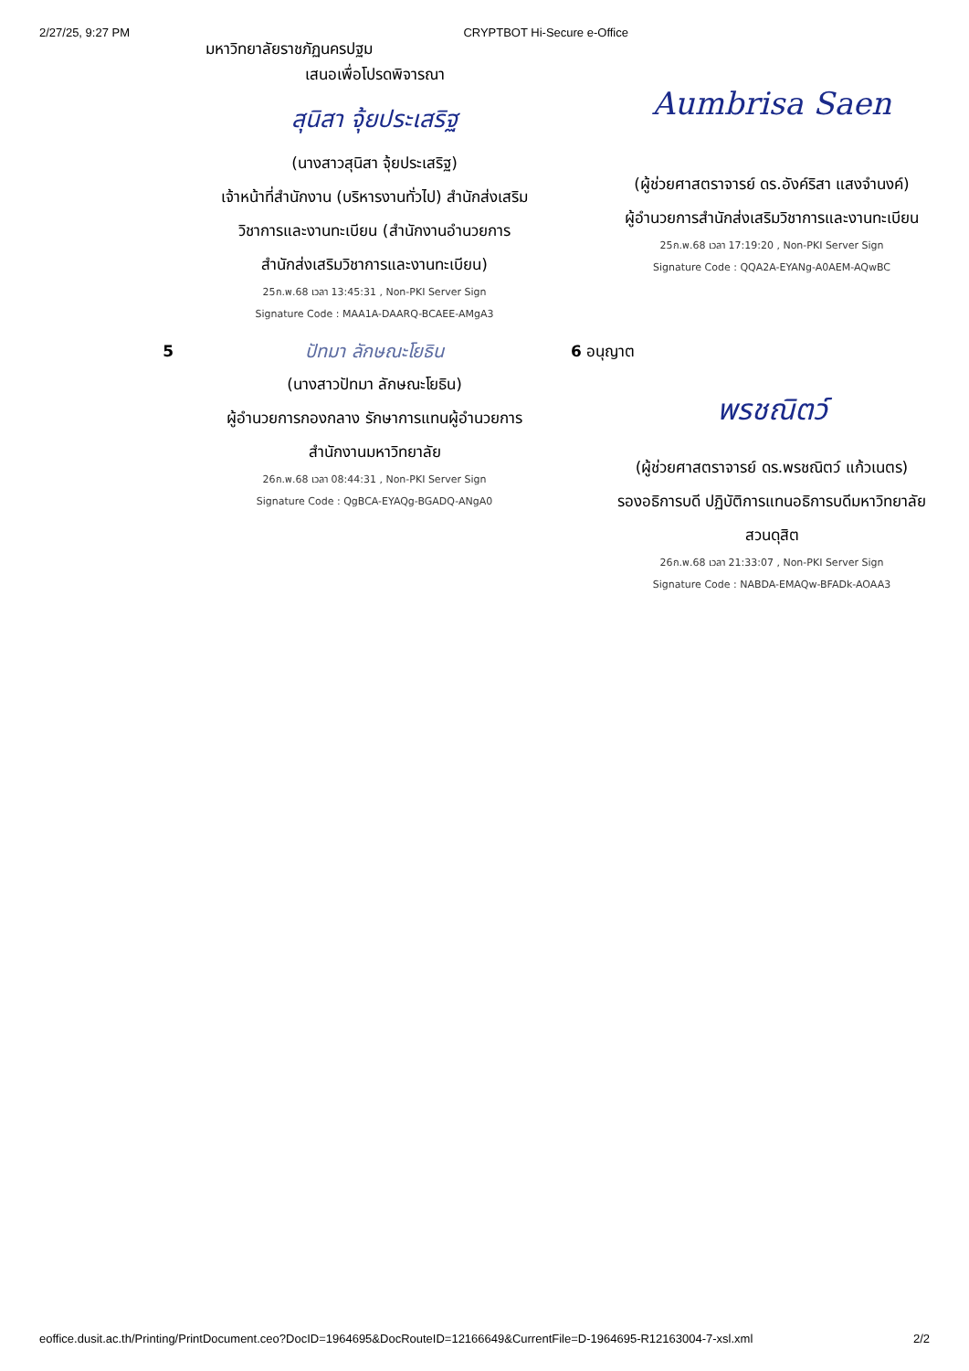2/27/25, 9:27 PM CRYPTBOT Hi-Secure e-Office
มหาวิทยาลัยราชภัฏนครปฐม
เสนอเพื่อโปรดพิจารณา
สุนิสา จุ้ยประเสริฐ
(นางสาวสุนิสา จุ้ยประเสริฐ)
เจ้าหน้าที่สำนักงาน (บริหารงานทั่วไป) สำนักส่งเสริม
วิชาการและงานทะเบียน (สำนักงานอำนวยการ
สำนักส่งเสริมวิชาการและงานทะเบียน)
25ก.พ.68 เวลา 13:45:31 , Non-PKI Server Sign
Signature Code : MAA1A-DAARQ-BCAEE-AMgA3
Aumbrisa Saen
(ผู้ช่วยศาสตราจารย์ ดร.อังค์ริสา แสงจำนงค์)
ผู้อำนวยการสำนักส่งเสริมวิชาการและงานทะเบียน
25ก.พ.68 เวลา 17:19:20 , Non-PKI Server Sign
Signature Code : QQA2A-EYANg-A0AEM-AQwBC
5
ปัทมา ลักษณะโยธิน
(นางสาวปัทมา ลักษณะโยธิน)
ผู้อำนวยการกองกลาง รักษาการแทนผู้อำนวยการ
สำนักงานมหาวิทยาลัย
26ก.พ.68 เวลา 08:44:31 , Non-PKI Server Sign
Signature Code : QgBCA-EYAQg-BGADQ-ANgA0
6 อนุญาต
พรชณิตว์
(ผู้ช่วยศาสตราจารย์ ดร.พรชณิตว์ แก้วเนตร)
รองอธิการบดี ปฏิบัติการแทนอธิการบดีมหาวิทยาลัย
สวนดุสิต
26ก.พ.68 เวลา 21:33:07 , Non-PKI Server Sign
Signature Code : NABDA-EMAQw-BFADk-AOAA3
eoffice.dusit.ac.th/Printing/PrintDocument.ceo?DocID=1964695&DocRouteID=12166649&CurrentFile=D-1964695-R12163004-7-xsl.xml 2/2